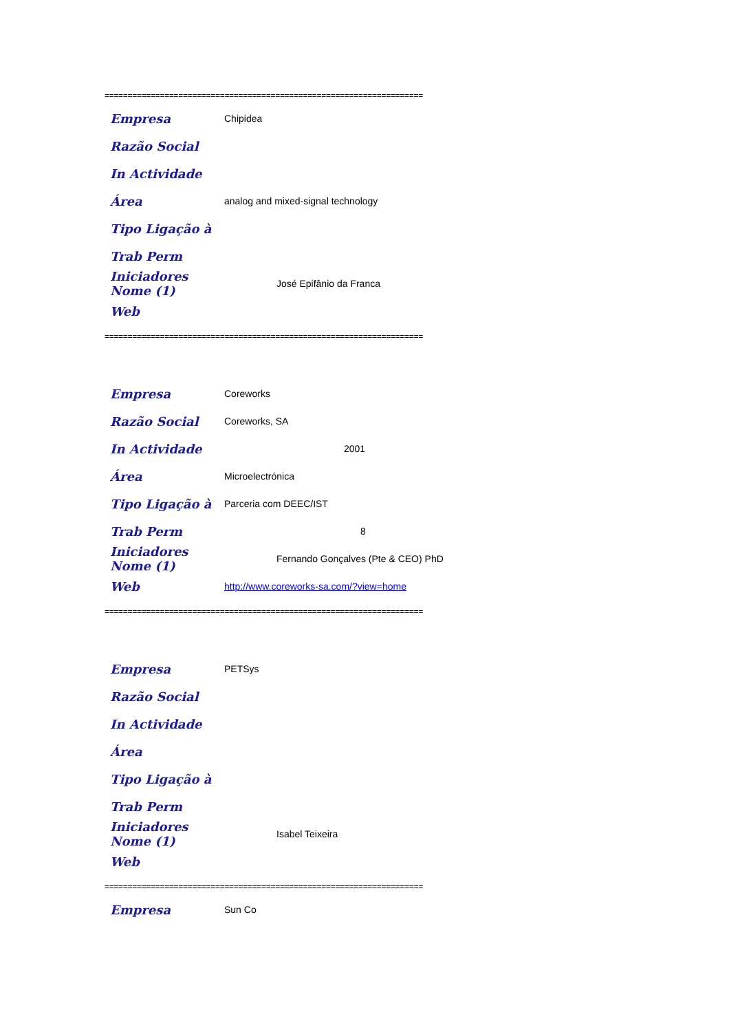=====================================================================
Empresa Chipidea
Razão Social
In Actividade
Área analog and mixed-signal technology
Tipo Ligação à
Trab Perm
Iniciadores Nome (1) José Epifânio da Franca
Web
=====================================================================
Empresa Coreworks
Razão Social Coreworks, SA
In Actividade 2001
Área Microelectrónica
Tipo Ligação à Parceria com DEEC/IST
Trab Perm 8
Iniciadores Nome (1) Fernando Gonçalves (Pte & CEO) PhD
Web http://www.coreworks-sa.com/?view=home
=====================================================================
Empresa PETSys
Razão Social
In Actividade
Área
Tipo Ligação à
Trab Perm
Iniciadores Nome (1) Isabel Teixeira
Web
=====================================================================
Empresa Sun Co